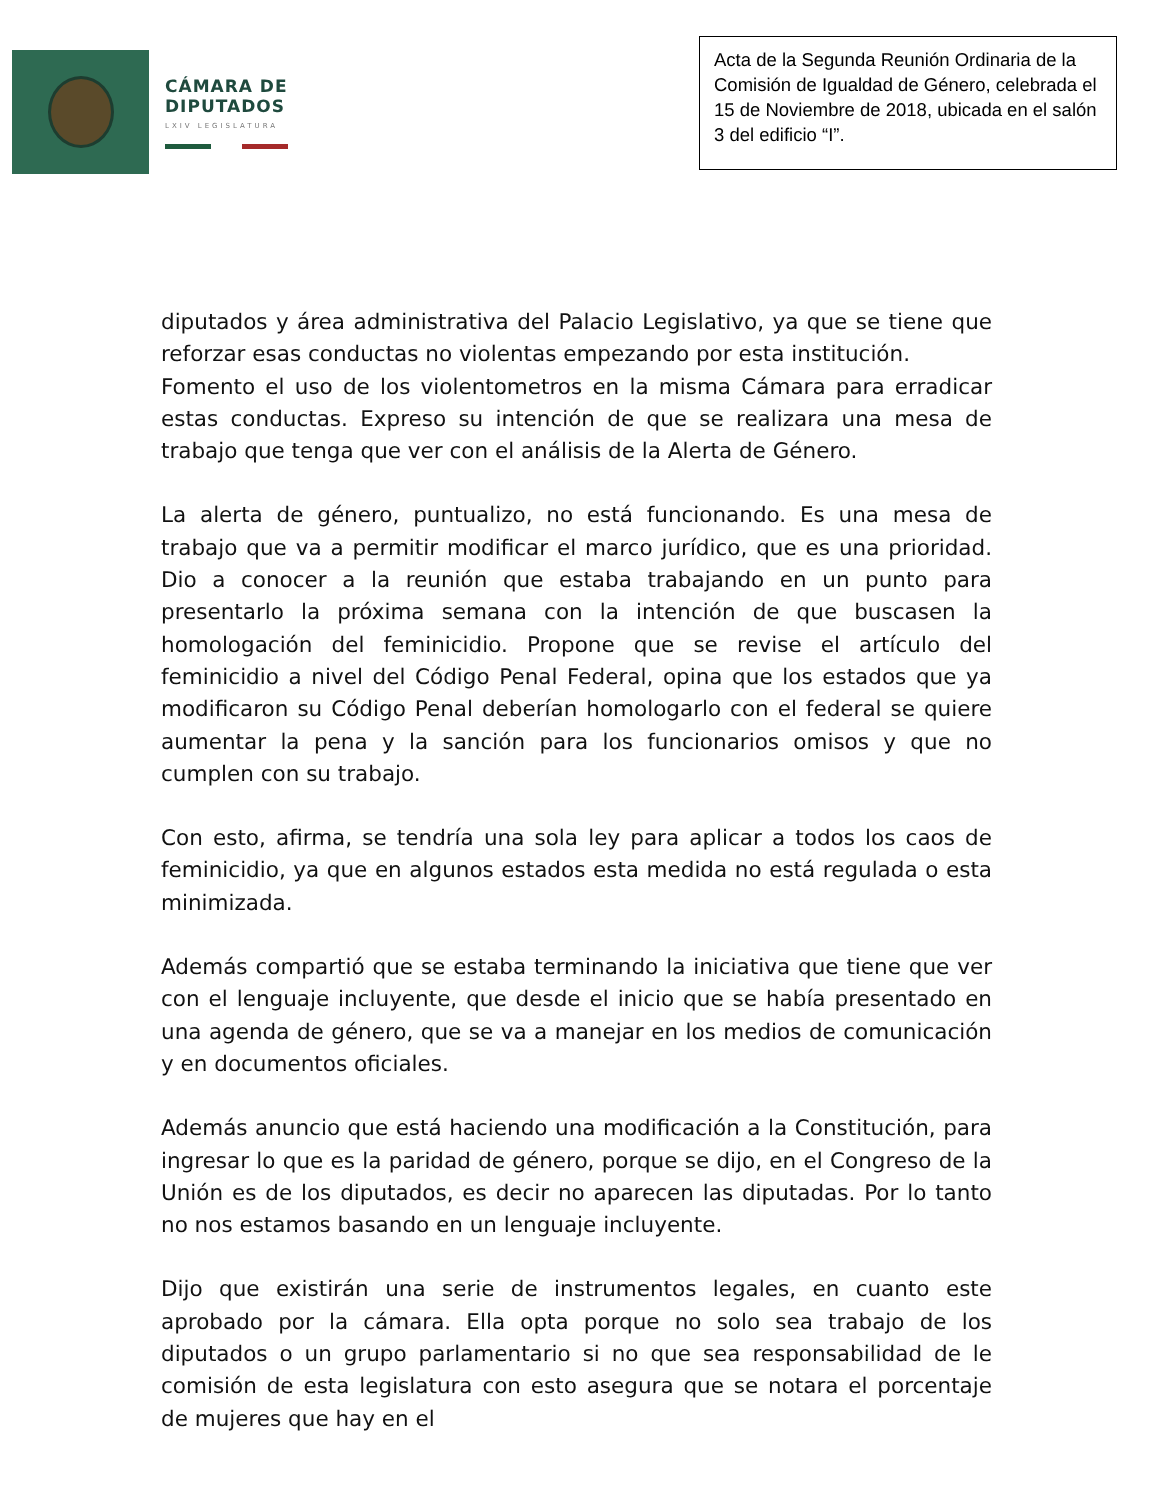CÁMARA DE
DIPUTADOS
LXIV LEGISLATURA
Acta de la Segunda Reunión Ordinaria de la Comisión de Igualdad de Género, celebrada el 15 de Noviembre de 2018, ubicada en el salón 3 del edificio “I”.
diputados y área administrativa del Palacio Legislativo, ya que se tiene que reforzar esas conductas no violentas empezando por esta institución.
Fomento el uso de los violentometros en la misma Cámara para erradicar estas conductas. Expreso su intención de que se realizara una mesa de trabajo que tenga que ver con el análisis de la Alerta de Género.
La alerta de género, puntualizo, no está funcionando. Es una mesa de trabajo que va a permitir modificar el marco jurídico, que es una prioridad. Dio a conocer a la reunión que estaba trabajando en un punto para presentarlo la próxima semana con la intención de que buscasen la homologación del feminicidio. Propone que se revise el artículo del feminicidio a nivel del Código Penal Federal, opina que los estados que ya modificaron su Código Penal deberían homologarlo con el federal se quiere aumentar la pena y la sanción para los funcionarios omisos y que no cumplen con su trabajo.
Con esto, afirma, se tendría una sola ley para aplicar a todos los caos de feminicidio, ya que en algunos estados esta medida no está regulada o esta minimizada.
Además compartió que se estaba terminando la iniciativa que tiene que ver con el lenguaje incluyente, que desde el inicio que se había presentado en una agenda de género, que se va a manejar en los medios de comunicación y en documentos oficiales.
Además anuncio que está haciendo una modificación a la Constitución, para ingresar lo que es la paridad de género, porque se dijo, en el Congreso de la Unión es de los diputados, es decir no aparecen las diputadas. Por lo tanto no nos estamos basando en un lenguaje incluyente.
Dijo que existirán una serie de instrumentos legales, en cuanto este aprobado por la cámara. Ella opta porque no solo sea trabajo de los diputados o un grupo parlamentario si no que sea responsabilidad de le comisión de esta legislatura con esto asegura que se notara el porcentaje de mujeres que hay en el